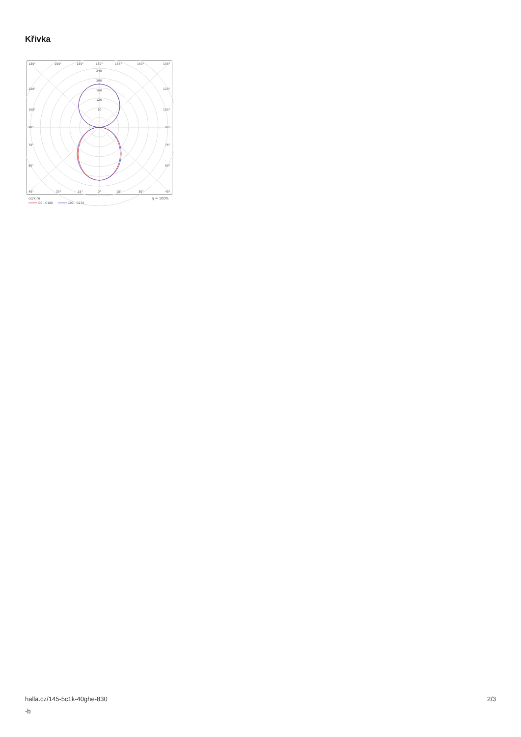Křivka
135°
150°
165°
180°
165°
150°
135°
240
200
160
120
80
120°
120°
105°
105°
90°
90°
75°
75°
60°
60°
45°
30°
15°
0°
15°
30°
45°
cd/klm
η = 100%
C0 - C180
C90 - C270
halla.cz/145-5c1k-40ghe-830
-b
2/3